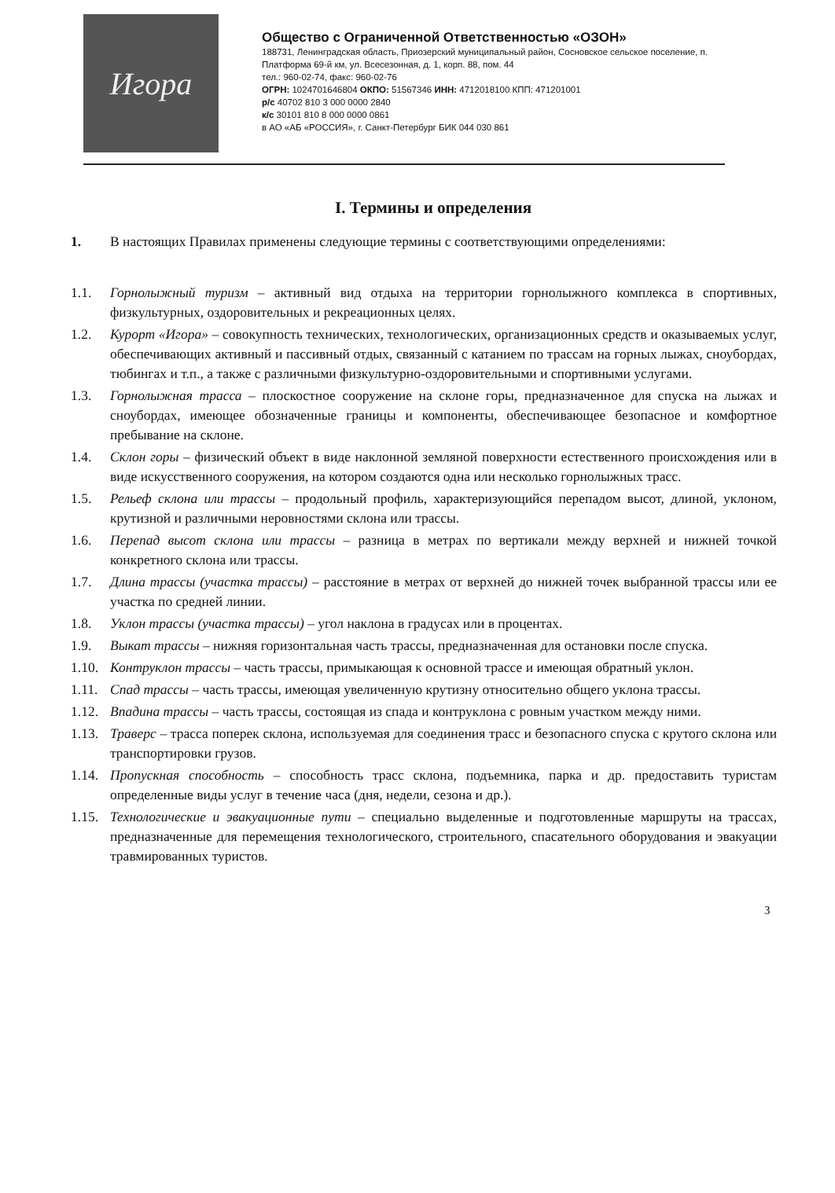Игора
Общество с Ограниченной Ответственностью «ОЗОН»
188731, Ленинградская область, Приозерский муниципальный район, Сосновское сельское поселение, п. Платформа 69-й км, ул. Всесезонная, д. 1, корп. 88, пом. 44
тел.: 960-02-74, факс: 960-02-76
ОГРН: 1024701646804 ОКПО: 51567346 ИНН: 4712018100 КПП: 471201001
р/с 40702 810 3 000 0000 2840
к/с 30101 810 8 000 0000 0861
в АО «АБ «РОССИЯ», г. Санкт-Петербург БИК 044 030 861
I. Термины и определения
1. В настоящих Правилах применены следующие термины с соответствующими определениями:
1.1. Горнолыжный туризм – активный вид отдыха на территории горнолыжного комплекса в спортивных, физкультурных, оздоровительных и рекреационных целях.
1.2. Курорт «Игора» – совокупность технических, технологических, организационных средств и оказываемых услуг, обеспечивающих активный и пассивный отдых, связанный с катанием по трассам на горных лыжах, сноубордах, тюбингах и т.п., а также с различными физкультурно-оздоровительными и спортивными услугами.
1.3. Горнолыжная трасса – плоскостное сооружение на склоне горы, предназначенное для спуска на лыжах и сноубордах, имеющее обозначенные границы и компоненты, обеспечивающее безопасное и комфортное пребывание на склоне.
1.4. Склон горы – физический объект в виде наклонной земляной поверхности естественного происхождения или в виде искусственного сооружения, на котором создаются одна или несколько горнолыжных трасс.
1.5. Рельеф склона или трассы – продольный профиль, характеризующийся перепадом высот, длиной, уклоном, крутизной и различными неровностями склона или трассы.
1.6. Перепад высот склона или трассы – разница в метрах по вертикали между верхней и нижней точкой конкретного склона или трассы.
1.7. Длина трассы (участка трассы) – расстояние в метрах от верхней до нижней точек выбранной трассы или ее участка по средней линии.
1.8. Уклон трассы (участка трассы) – угол наклона в градусах или в процентах.
1.9. Выкат трассы – нижняя горизонтальная часть трассы, предназначенная для остановки после спуска.
1.10.
Контруклон трассы – часть трассы, примыкающая к основной трассе и имеющая обратный уклон.
1.11.
Спад трассы – часть трассы, имеющая увеличенную крутизну относительно общего уклона трассы.
1.12.
Впадина трассы – часть трассы, состоящая из спада и контруклона с ровным участком между ними.
1.13.
Траверс – трасса поперек склона, используемая для соединения трасс и безопасного спуска с крутого склона или транспортировки грузов.
1.14.
Пропускная способность – способность трасс склона, подъемника, парка и др. предоставить туристам определенные виды услуг в течение часа (дня, недели, сезона и др.).
1.15.
Технологические и эвакуационные пути – специально выделенные и подготовленные маршруты на трассах, предназначенные для перемещения технологического, строительного, спасательного оборудования и эвакуации травмированных туристов.
3